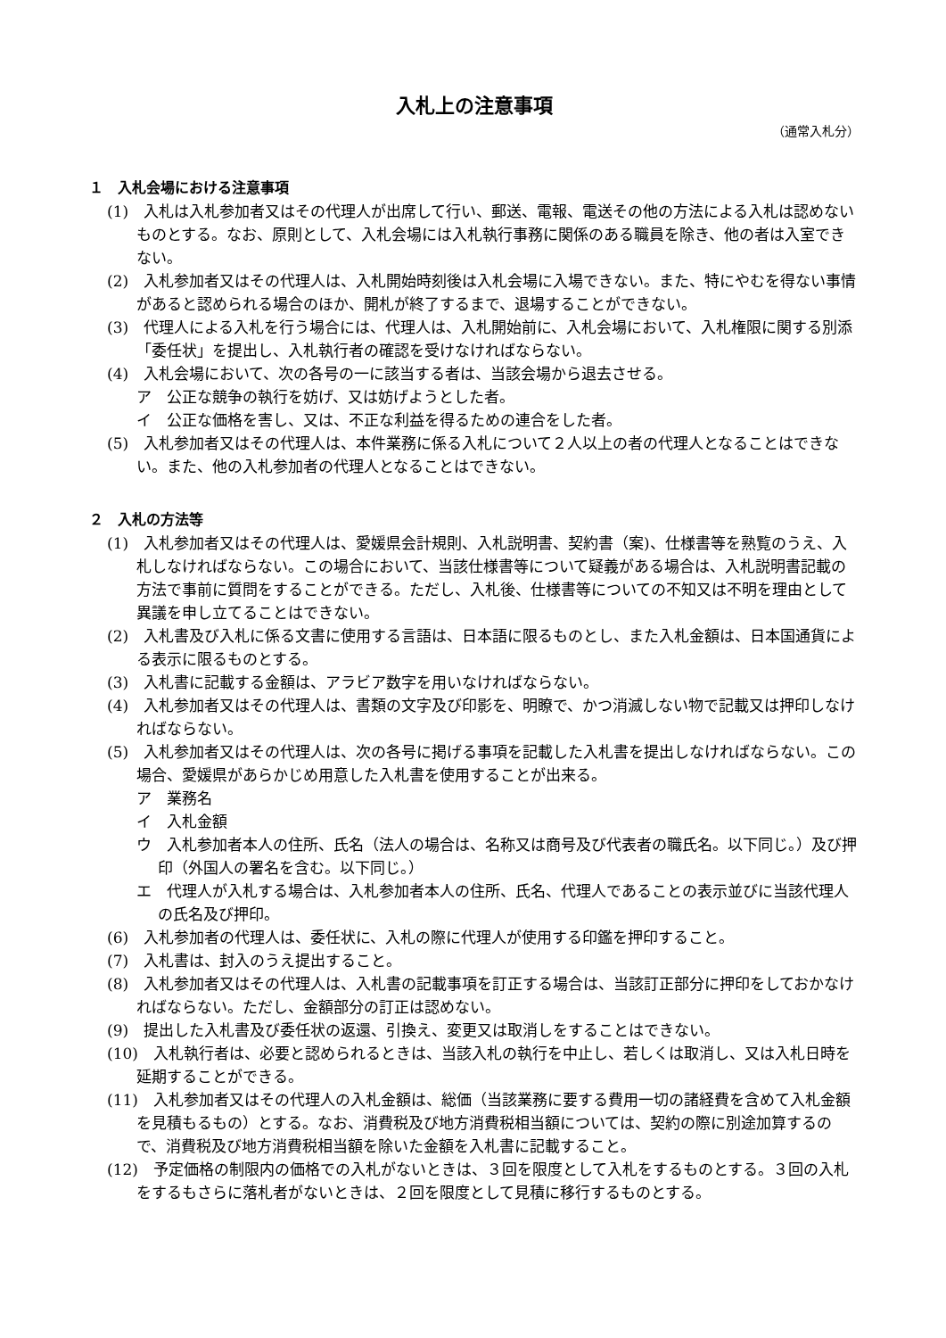入札上の注意事項
（通常入札分）
１　入札会場における注意事項
(1)　入札は入札参加者又はその代理人が出席して行い、郵送、電報、電送その他の方法による入札は認めないものとする。なお、原則として、入札会場には入札執行事務に関係のある職員を除き、他の者は入室できない。
(2)　入札参加者又はその代理人は、入札開始時刻後は入札会場に入場できない。また、特にやむを得ない事情があると認められる場合のほか、開札が終了するまで、退場することができない。
(3)　代理人による入札を行う場合には、代理人は、入札開始前に、入札会場において、入札権限に関する別添「委任状」を提出し、入札執行者の確認を受けなければならない。
(4)　入札会場において、次の各号の一に該当する者は、当該会場から退去させる。
ア　公正な競争の執行を妨げ、又は妨げようとした者。
イ　公正な価格を害し、又は、不正な利益を得るための連合をした者。
(5)　入札参加者又はその代理人は、本件業務に係る入札について２人以上の者の代理人となることはできない。また、他の入札参加者の代理人となることはできない。
２　入札の方法等
(1)　入札参加者又はその代理人は、愛媛県会計規則、入札説明書、契約書（案)、仕様書等を熟覧のうえ、入札しなければならない。この場合において、当該仕様書等について疑義がある場合は、入札説明書記載の方法で事前に質問をすることができる。ただし、入札後、仕様書等についての不知又は不明を理由として異議を申し立てることはできない。
(2)　入札書及び入札に係る文書に使用する言語は、日本語に限るものとし、また入札金額は、日本国通貨による表示に限るものとする。
(3)　入札書に記載する金額は、アラビア数字を用いなければならない。
(4)　入札参加者又はその代理人は、書類の文字及び印影を、明瞭で、かつ消滅しない物で記載又は押印しなければならない。
(5)　入札参加者又はその代理人は、次の各号に掲げる事項を記載した入札書を提出しなければならない。この場合、愛媛県があらかじめ用意した入札書を使用することが出来る。
ア　業務名
イ　入札金額
ウ　入札参加者本人の住所、氏名（法人の場合は、名称又は商号及び代表者の職氏名。以下同じ。）及び押印（外国人の署名を含む。以下同じ。）
エ　代理人が入札する場合は、入札参加者本人の住所、氏名、代理人であることの表示並びに当該代理人の氏名及び押印。
(6)　入札参加者の代理人は、委任状に、入札の際に代理人が使用する印鑑を押印すること。
(7)　入札書は、封入のうえ提出すること。
(8)　入札参加者又はその代理人は、入札書の記載事項を訂正する場合は、当該訂正部分に押印をしておかなければならない。ただし、金額部分の訂正は認めない。
(9)　提出した入札書及び委任状の返還、引換え、変更又は取消しをすることはできない。
(10)　入札執行者は、必要と認められるときは、当該入札の執行を中止し、若しくは取消し、又は入札日時を延期することができる。
(11)　入札参加者又はその代理人の入札金額は、総価（当該業務に要する費用一切の諸経費を含めて入札金額を見積もるもの）とする。なお、消費税及び地方消費税相当額については、契約の際に別途加算するので、消費税及び地方消費税相当額を除いた金額を入札書に記載すること。
(12)　予定価格の制限内の価格での入札がないときは、３回を限度として入札をするものとする。３回の入札をするもさらに落札者がないときは、２回を限度として見積に移行するものとする。